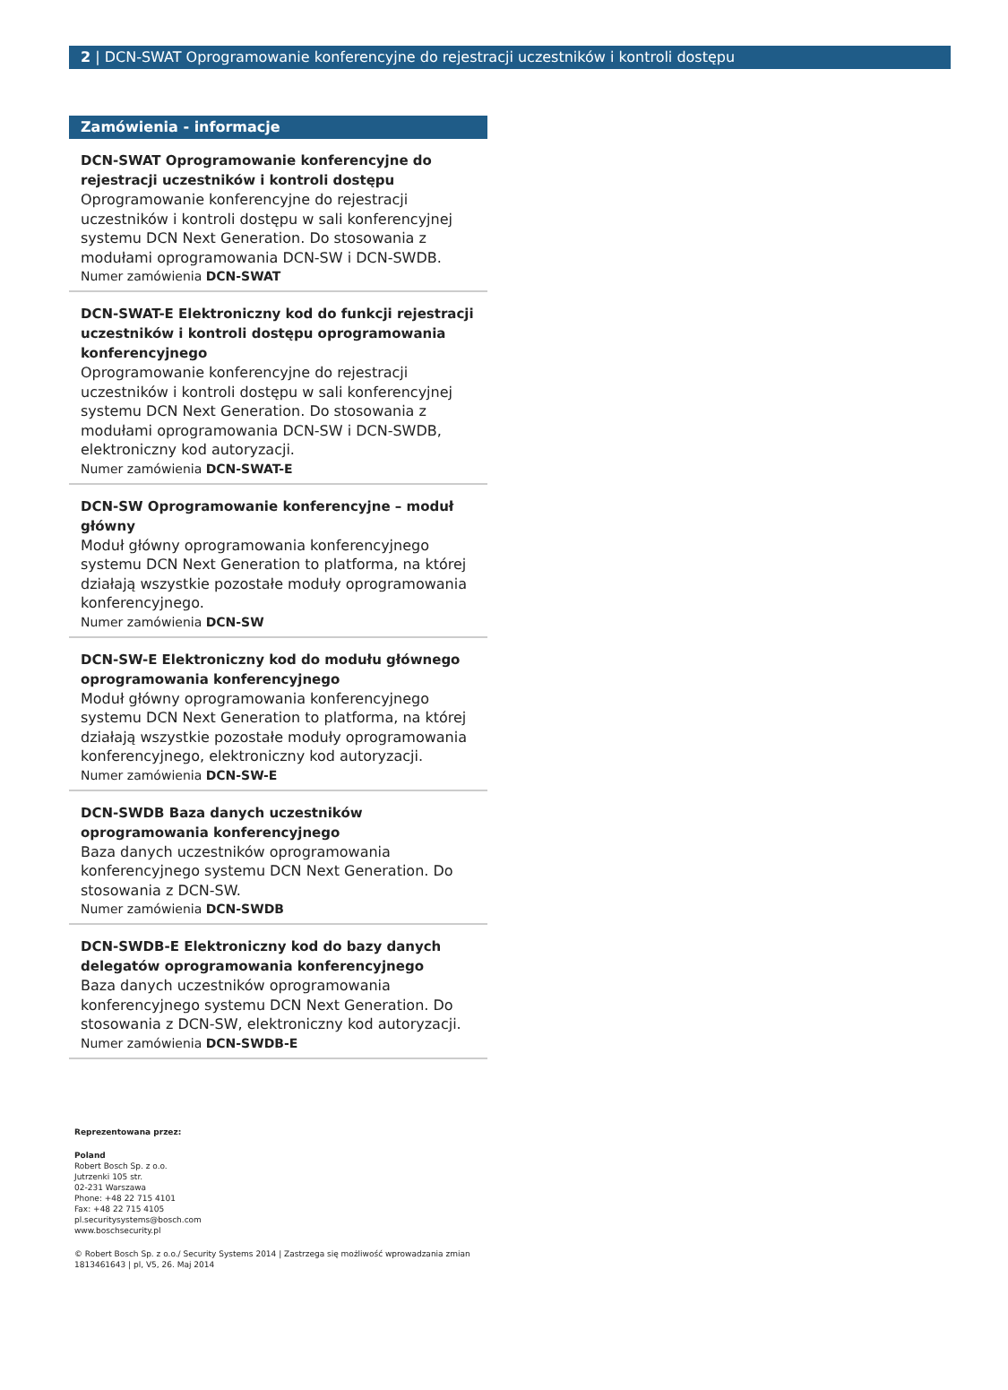2 | DCN-SWAT Oprogramowanie konferencyjne do rejestracji uczestników i kontroli dostępu
Zamówienia - informacje
DCN-SWAT Oprogramowanie konferencyjne do rejestra­cji uczestników i kontroli dostępu
Oprogramowanie konferencyjne do rejestracji uczestników i kontroli dostępu w sali konferencyjnej systemu DCN Next Generation. Do stosowania z modułami oprogramowania DCN-SW i DCN-SWDB.
Numer zamówienia DCN-SWAT
DCN-SWAT-E Elektroniczny kod do funkcji rejestracji uczestników i kontroli dostępu oprogramowania konfe­rencyjnego
Oprogramowanie konferencyjne do rejestracji uczestników i kontroli dostępu w sali konferencyjnej systemu DCN Next Generation. Do stosowania z modułami oprogramowania DCN-SW i DCN-SWDB, elektroniczny kod autoryzacji.
Numer zamówienia DCN-SWAT-E
DCN-SW Oprogramowanie konferencyjne – moduł głów­ny
Moduł główny oprogramowania konferencyjnego systemu DCN Next Generation to platforma, na której działają wszystkie pozostałe moduły oprogramowania konferencyjnego.
Numer zamówienia DCN-SW
DCN-SW-E Elektroniczny kod do modułu głównego opro­gramowania konferencyjnego
Moduł główny oprogramowania konferencyjnego systemu DCN Next Generation to platforma, na której działają wszystkie pozostałe moduły oprogramowania konferencyjnego, elektroniczny kod autoryzacji.
Numer zamówienia DCN-SW-E
DCN-SWDB Baza danych uczestników oprogramowania konferencyjnego
Baza danych uczestników oprogramowania konferencyjnego systemu DCN Next Generation. Do stosowania z DCN-SW.
Numer zamówienia DCN-SWDB
DCN-SWDB-E Elektroniczny kod do bazy danych delega­tów oprogramowania konferencyjnego
Baza danych uczestników oprogramowania konferencyjnego systemu DCN Next Generation. Do stosowania z DCN-SW, elektroniczny kod autoryzacji.
Numer zamówienia DCN-SWDB-E
Reprezentowana przez:
Poland
Robert Bosch Sp. z o.o.
Jutrzenki 105 str.
02-231 Warszawa
Phone: +48 22 715 4101
Fax: +48 22 715 4105
pl.securitysystems@bosch.com
www.boschsecurity.pl
© Robert Bosch Sp. z o.o./ Security Systems 2014 | Zastrzega się możliwość wprowadzania zmian
1813461643 | pl, V5, 26. Maj 2014